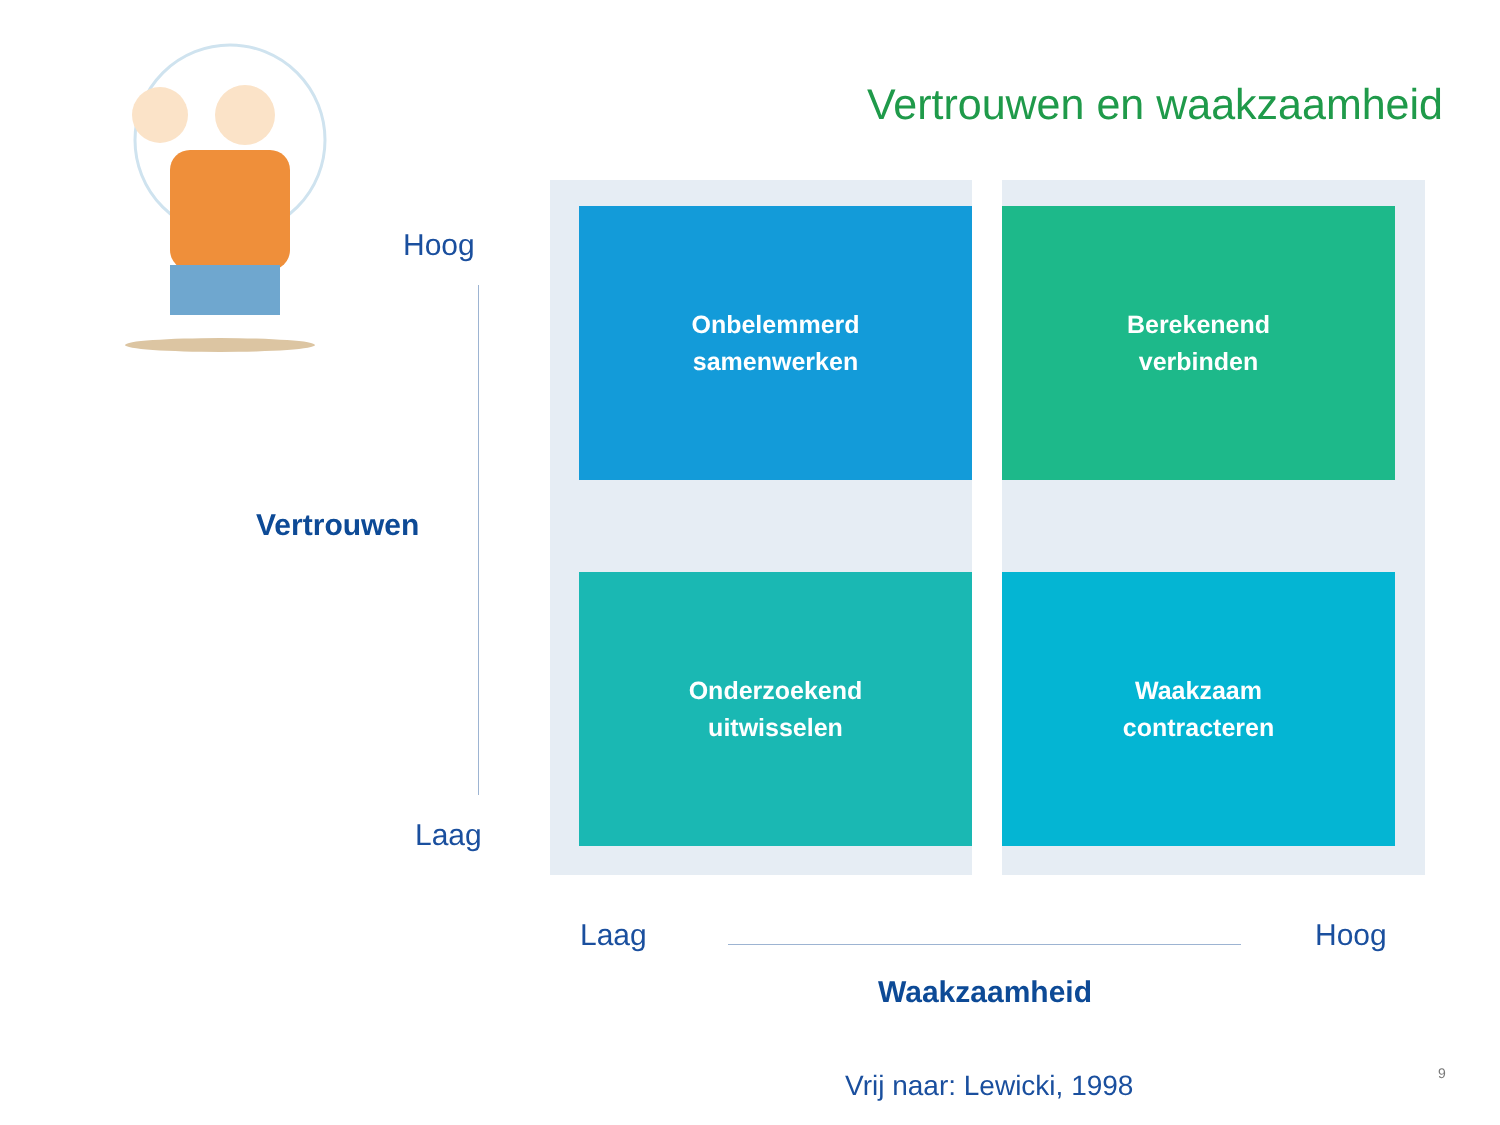Vertrouwen en waakzaamheid
Hoog
Vertrouwen
Laag
Onbelemmerd
samenwerken
Berekenend
verbinden
Onderzoekend
uitwisselen
Waakzaam
contracteren
Laag Hoog
Waakzaamheid
Vrij naar: Lewicki, 1998 9